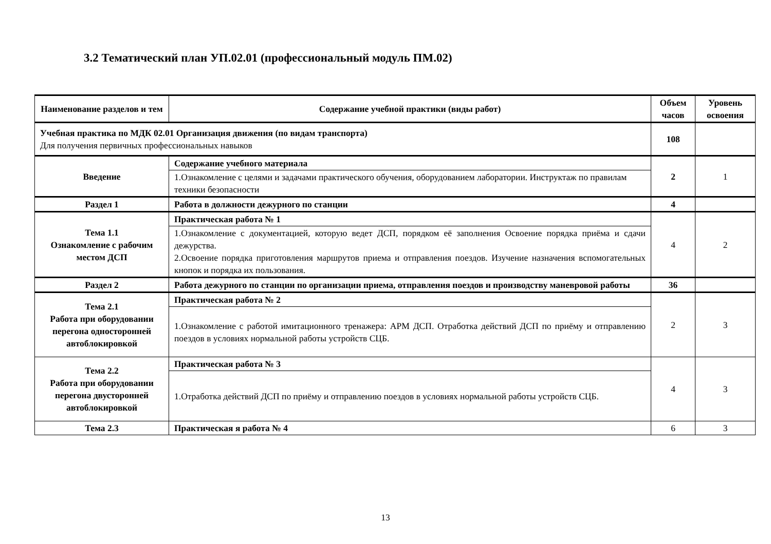3.2 Тематический план УП.02.01 (профессиональный модуль ПМ.02)
| Наименование разделов и тем | Содержание учебной практики (виды работ) | Объем часов | Уровень освоения |
| --- | --- | --- | --- |
| Учебная практика по МДК 02.01 Организация движения (по видам транспорта) Для получения первичных профессиональных навыков | | 108 | |
| Введение | Содержание учебного материала | 2 | 1 |
| | 1.Ознакомление с целями и задачами практического обучения, оборудованием лаборатории. Инструктаж по правилам техники безопасности | | |
| Раздел 1 | Работа в должности дежурного по станции | 4 | |
| Тема 1.1 Ознакомление с рабочим местом ДСП | Практическая работа № 1 | 4 | 2 |
| | 1.Ознакомление с документацией, которую ведет ДСП, порядком её заполнения Освоение порядка приёма и сдачи дежурства. 2.Освоение порядка приготовления маршрутов приема и отправления поездов. Изучение назначения вспомогательных кнопок и порядка их пользования. | | |
| Раздел 2 | Работа дежурного по станции по организации приема, отправления поездов и производству маневровой работы | 36 | |
| Тема 2.1 Работа при оборудовании перегона односторонней автоблокировкой | Практическая работа № 2 | 2 | 3 |
| | 1.Ознакомление с работой имитационного тренажера: АРМ ДСП. Отработка действий ДСП по приёму и отправлению поездов в условиях нормальной работы устройств СЦБ. | | |
| Тема 2.2 Работа при оборудовании перегона двусторонней автоблокировкой | Практическая работа № 3 | 4 | 3 |
| | 1.Отработка действий ДСП по приёму и отправлению поездов в условиях нормальной работы устройств СЦБ. | | |
| Тема 2.3 | Практическая я работа № 4 | 6 | 3 |
13